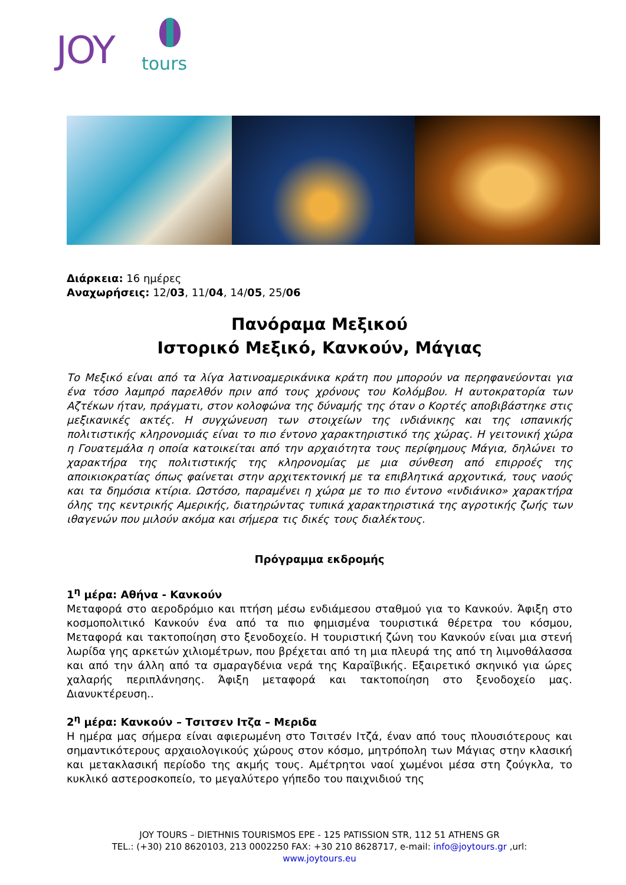JOY tours
Διάρκεια: 16 ημέρες
Αναχωρήσεις: 12/03, 11/04, 14/05, 25/06
Πανόραμα Μεξικού
Ιστορικό Μεξικό, Κανκούν, Μάγιας
Το Μεξικό είναι από τα λίγα λατινοαμερικάνικα κράτη που μπορούν να περηφανεύονται για ένα τόσο λαμπρό παρελθόν πριν από τους χρόνους του Κολόμβου. Η αυτοκρατορία των Αζτέκων ήταν, πράγματι, στον κολοφώνα της δύναμής της όταν ο Κορτές αποβιβάστηκε στις μεξικανικές ακτές. Η συγχώνευση των στοιχείων της ινδιάνικης και της ισπανικής πολιτιστικής κληρονομιάς είναι το πιο έντονο χαρακτηριστικό της χώρας. Η γειτονική χώρα η Γουατεμάλα η οποία κατοικείται από την αρχαιότητα τους περίφημους Μάγια, δηλώνει το χαρακτήρα της πολιτιστικής της κληρονομίας με μια σύνθεση από επιρροές της αποικιοκρατίας όπως φαίνεται στην αρχιτεκτονική με τα επιβλητικά αρχοντικά, τους ναούς και τα δημόσια κτίρια. Ωστόσο, παραμένει η χώρα με το πιο έντονο «ινδιάνικο» χαρακτήρα όλης της κεντρικής Αμερικής, διατηρώντας τυπικά χαρακτηριστικά της αγροτικής ζωής των ιθαγενών που μιλούν ακόμα και σήμερα τις δικές τους διαλέκτους.
Πρόγραμμα εκδρομής
1<sup>η</sup> μέρα: Αθήνα - Κανκούν
Μεταφορά στο αεροδρόμιο και πτήση μέσω ενδιάμεσου σταθμού για το Κανκούν. Άφιξη στο κοσμοπολιτικό Κανκούν ένα από τα πιο φημισμένα τουριστικά θέρετρα του κόσμου, Μεταφορά και τακτοποίηση στο ξενοδοχείο. Η τουριστική ζώνη του Κανκούν είναι μια στενή λωρίδα γης αρκετών χιλιομέτρων, που βρέχεται από τη μια πλευρά της από τη λιμνοθάλασσα και από την άλλη από τα σμαραγδένια νερά της Καραϊβικής. Εξαιρετικό σκηνικό για ώρες χαλαρής περιπλάνησης. Άφιξη μεταφορά και τακτοποίηση στο ξενοδοχείο μας. Διανυκτέρευση..
2<sup>η</sup> μέρα: Κανκούν – Τσιτσεν Ιτζα – Μεριδα
Η ημέρα μας σήμερα είναι αφιερωμένη στο Τσιτσέν Ιτζά, έναν από τους πλουσιότερους και σημαντικότερους αρχαιολογικούς χώρους στον κόσμο, μητρόπολη των Μάγιας στην κλασική και μετακλασική περίοδο της ακμής τους. Αμέτρητοι ναοί χωμένοι μέσα στη ζούγκλα, το κυκλικό αστεροσκοπείο, το μεγαλύτερο γήπεδο του παιχνιδιού της
JOY TOURS – DIETHNIS TOURISMOS EPE - 125 PATISSION STR, 112 51 ATHENS GR
TEL.: (+30) 210 8620103, 213 0002250 FAX: +30 210 8628717, e-mail: info@joytours.gr ,url:
www.joytours.eu